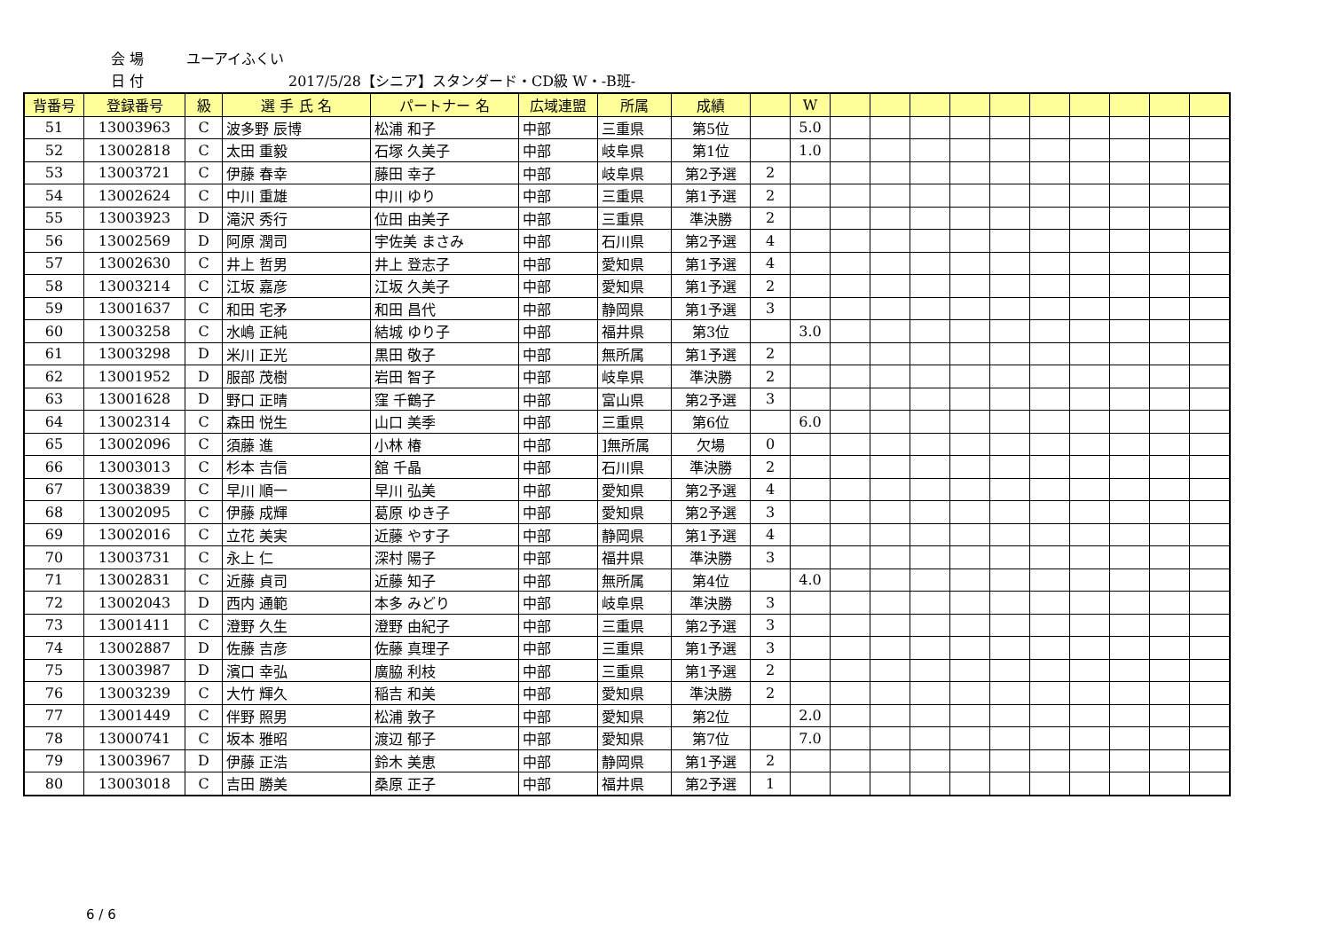会 場 ユーアイふくい
日 付 2017/5/28【シニア】スタンダード・CD級 W・-B班-
| 背番号 | 登録番号 | 級 | 選 手 氏 名 | パートナー 名 | 広域連盟 | 所属 | 成績 | | W | | | | | | | | | | |
| --- | --- | --- | --- | --- | --- | --- | --- | --- | --- | --- | --- | --- | --- | --- | --- | --- | --- | --- | --- |
| 51 | 13003963 | C | 波多野 辰博 | 松浦 和子 | 中部 | 三重県 | 第5位 | | 5.0 | | | | | | | | | | |
| 52 | 13002818 | C | 太田 重毅 | 石塚 久美子 | 中部 | 岐阜県 | 第1位 | | 1.0 | | | | | | | | | | |
| 53 | 13003721 | C | 伊藤 春幸 | 藤田 幸子 | 中部 | 岐阜県 | 第2予選 | 2 | | | | | | | | | | | |
| 54 | 13002624 | C | 中川 重雄 | 中川 ゆり | 中部 | 三重県 | 第1予選 | 2 | | | | | | | | | | | |
| 55 | 13003923 | D | 滝沢 秀行 | 位田 由美子 | 中部 | 三重県 | 準決勝 | 2 | | | | | | | | | | | |
| 56 | 13002569 | D | 阿原 潤司 | 宇佐美 まさみ | 中部 | 石川県 | 第2予選 | 4 | | | | | | | | | | | |
| 57 | 13002630 | C | 井上 哲男 | 井上 登志子 | 中部 | 愛知県 | 第1予選 | 4 | | | | | | | | | | | |
| 58 | 13003214 | C | 江坂 嘉彦 | 江坂 久美子 | 中部 | 愛知県 | 第1予選 | 2 | | | | | | | | | | | |
| 59 | 13001637 | C | 和田 宅矛 | 和田 昌代 | 中部 | 静岡県 | 第1予選 | 3 | | | | | | | | | | | |
| 60 | 13003258 | C | 水嶋 正純 | 結城 ゆり子 | 中部 | 福井県 | 第3位 | | 3.0 | | | | | | | | | | |
| 61 | 13003298 | D | 米川 正光 | 黒田 敬子 | 中部 | 無所属 | 第1予選 | 2 | | | | | | | | | | | |
| 62 | 13001952 | D | 服部 茂樹 | 岩田 智子 | 中部 | 岐阜県 | 準決勝 | 2 | | | | | | | | | | | |
| 63 | 13001628 | D | 野口 正晴 | 窪 千鶴子 | 中部 | 富山県 | 第2予選 | 3 | | | | | | | | | | | |
| 64 | 13002314 | C | 森田 悦生 | 山口 美季 | 中部 | 三重県 | 第6位 | | 6.0 | | | | | | | | | | |
| 65 | 13002096 | C | 須藤 進 | 小林 椿 | 中部 | ]無所属 | 欠場 | 0 | | | | | | | | | | | |
| 66 | 13003013 | C | 杉本 吉信 | 舘 千晶 | 中部 | 石川県 | 準決勝 | 2 | | | | | | | | | | | |
| 67 | 13003839 | C | 早川 順一 | 早川 弘美 | 中部 | 愛知県 | 第2予選 | 4 | | | | | | | | | | | |
| 68 | 13002095 | C | 伊藤 成輝 | 葛原 ゆき子 | 中部 | 愛知県 | 第2予選 | 3 | | | | | | | | | | | |
| 69 | 13002016 | C | 立花 美実 | 近藤 やす子 | 中部 | 静岡県 | 第1予選 | 4 | | | | | | | | | | | |
| 70 | 13003731 | C | 永上 仁 | 深村 陽子 | 中部 | 福井県 | 準決勝 | 3 | | | | | | | | | | | |
| 71 | 13002831 | C | 近藤 貞司 | 近藤 知子 | 中部 | 無所属 | 第4位 | | 4.0 | | | | | | | | | | |
| 72 | 13002043 | D | 西内 通範 | 本多 みどり | 中部 | 岐阜県 | 準決勝 | 3 | | | | | | | | | | | |
| 73 | 13001411 | C | 澄野 久生 | 澄野 由紀子 | 中部 | 三重県 | 第2予選 | 3 | | | | | | | | | | | |
| 74 | 13002887 | D | 佐藤 吉彦 | 佐藤 真理子 | 中部 | 三重県 | 第1予選 | 3 | | | | | | | | | | | |
| 75 | 13003987 | D | 濱口 幸弘 | 廣脇 利枝 | 中部 | 三重県 | 第1予選 | 2 | | | | | | | | | | | |
| 76 | 13003239 | C | 大竹 輝久 | 稲吉 和美 | 中部 | 愛知県 | 準決勝 | 2 | | | | | | | | | | | |
| 77 | 13001449 | C | 伴野 照男 | 松浦 敦子 | 中部 | 愛知県 | 第2位 | | 2.0 | | | | | | | | | | |
| 78 | 13000741 | C | 坂本 雅昭 | 渡辺 郁子 | 中部 | 愛知県 | 第7位 | | 7.0 | | | | | | | | | | |
| 79 | 13003967 | D | 伊藤 正浩 | 鈴木 美恵 | 中部 | 静岡県 | 第1予選 | 2 | | | | | | | | | | | |
| 80 | 13003018 | C | 吉田 勝美 | 桑原 正子 | 中部 | 福井県 | 第2予選 | 1 | | | | | | | | | | | |
6 / 6